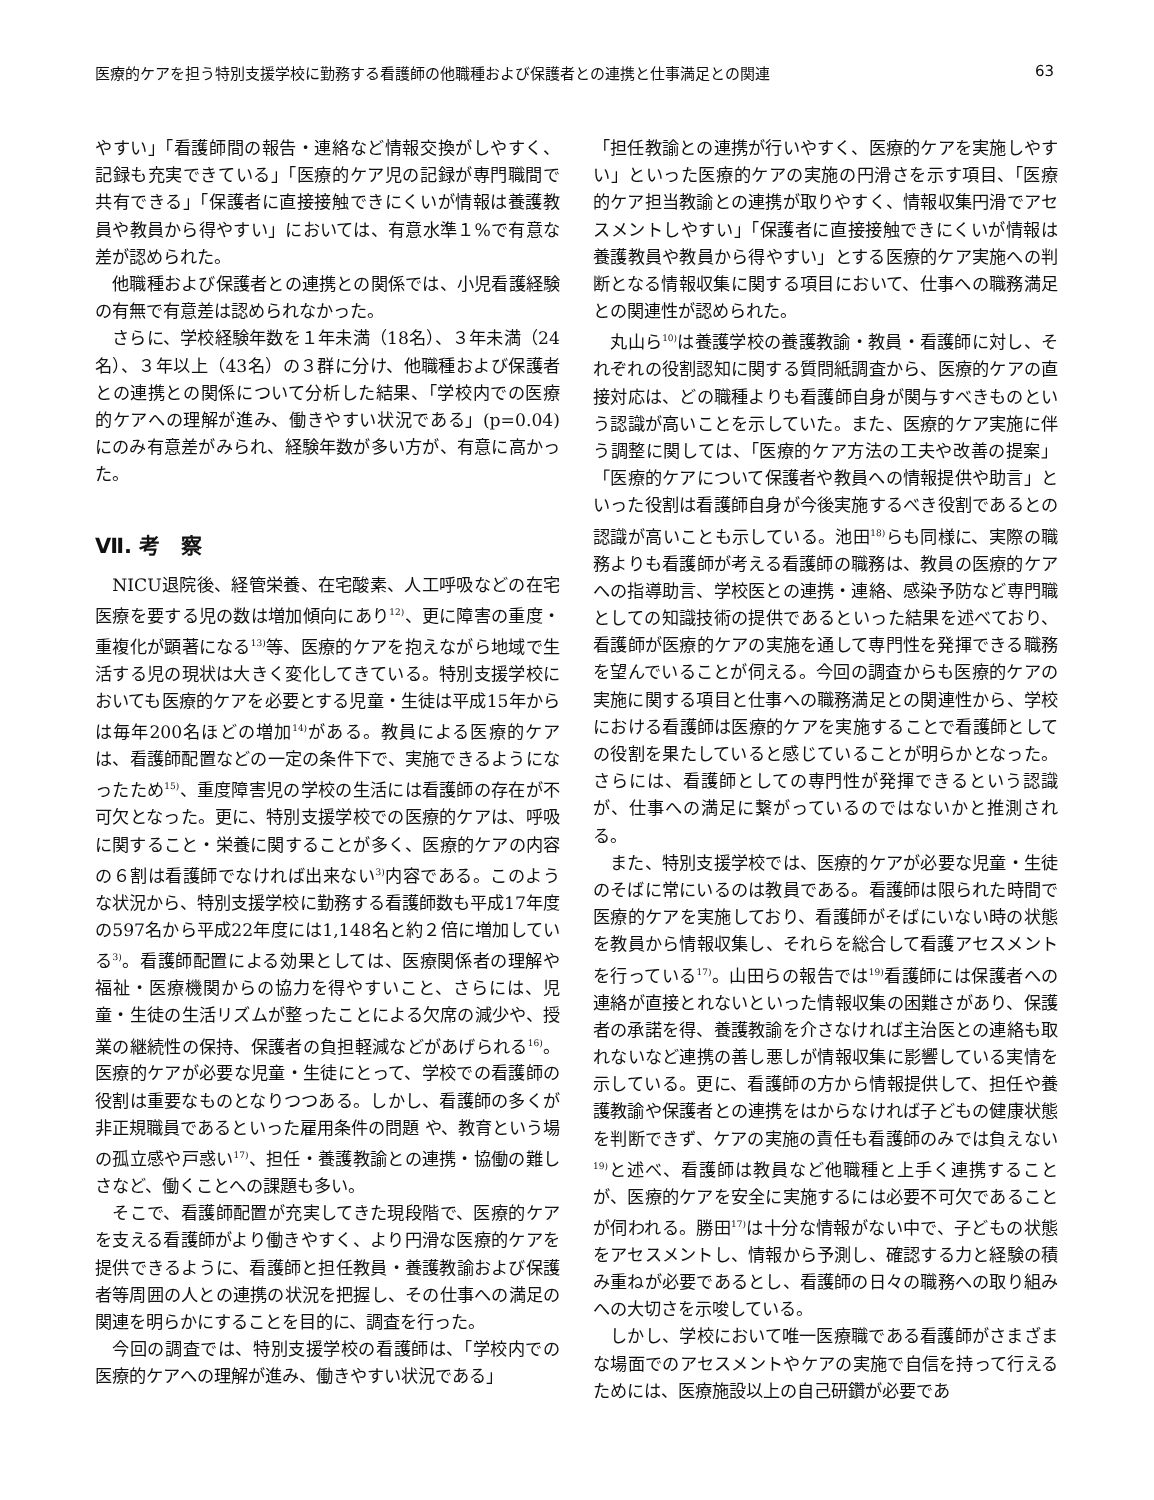医療的ケアを担う特別支援学校に勤務する看護師の他職種および保護者との連携と仕事満足との関連 63
やすい」「看護師間の報告・連絡など情報交換がしやすく、記録も充実できている」「医療的ケア児の記録が専門職間で共有できる」「保護者に直接接触できにくいが情報は養護教員や教員から得やすい」においては、有意水準１%で有意な差が認められた。
他職種および保護者との連携との関係では、小児看護経験の有無で有意差は認められなかった。
さらに、学校経験年数を１年未満（18名）、３年未満（24名）、３年以上（43名）の３群に分け、他職種および保護者との連携との関係について分析した結果、「学校内での医療的ケアへの理解が進み、働きやすい状況である」(p=0.04)にのみ有意差がみられ、経験年数が多い方が、有意に高かった。
Ⅶ. 考　察
NICU退院後、経管栄養、在宅酸素、人工呼吸などの在宅医療を要する児の数は増加傾向にあり<sup>12)</sup>、更に障害の重度・重複化が顕著になる<sup>13)</sup>等、医療的ケアを抱えながら地域で生活する児の現状は大きく変化してきている。特別支援学校においても医療的ケアを必要とする児童・生徒は平成15年からは毎年200名ほどの増加<sup>14)</sup>がある。教員による医療的ケアは、看護師配置などの一定の条件下で、実施できるようになったため<sup>15)</sup>、重度障害児の学校の生活には看護師の存在が不可欠となった。更に、特別支援学校での医療的ケアは、呼吸に関すること・栄養に関することが多く、医療的ケアの内容の６割は看護師でなければ出来ない<sup>3)</sup>内容である。このような状況から、特別支援学校に勤務する看護師数も平成17年度の597名から平成22年度には1,148名と約２倍に増加している<sup>3)</sup>。看護師配置による効果としては、医療関係者の理解や福祉・医療機関からの協力を得やすいこと、さらには、児童・生徒の生活リズムが整ったことによる欠席の減少や、授業の継続性の保持、保護者の負担軽減などがあげられる<sup>16)</sup>。医療的ケアが必要な児童・生徒にとって、学校での看護師の役割は重要なものとなりつつある。しかし、看護師の多くが非正規職員であるといった雇用条件の問題 や、教育という場の孤立感や戸惑い<sup>17)</sup>、担任・養護教諭との連携・協働の難しさなど、働くことへの課題も多い。
そこで、看護師配置が充実してきた現段階で、医療的ケアを支える看護師がより働きやすく、より円滑な医療的ケアを提供できるように、看護師と担任教員・養護教諭および保護者等周囲の人との連携の状況を把握し、その仕事への満足の関連を明らかにすることを目的に、調査を行った。
今回の調査では、特別支援学校の看護師は、「学校内での医療的ケアへの理解が進み、働きやすい状況である」
「担任教諭との連携が行いやすく、医療的ケアを実施しやすい」といった医療的ケアの実施の円滑さを示す項目、「医療的ケア担当教諭との連携が取りやすく、情報収集円滑でアセスメントしやすい」「保護者に直接接触できにくいが情報は養護教員や教員から得やすい」とする医療的ケア実施への判断となる情報収集に関する項目において、仕事への職務満足との関連性が認められた。
丸山ら<sup>10)</sup>は養護学校の養護教諭・教員・看護師に対し、それぞれの役割認知に関する質問紙調査から、医療的ケアの直接対応は、どの職種よりも看護師自身が関与すべきものという認識が高いことを示していた。また、医療的ケア実施に伴う調整に関しては、「医療的ケア方法の工夫や改善の提案」「医療的ケアについて保護者や教員への情報提供や助言」といった役割は看護師自身が今後実施するべき役割であるとの認識が高いことも示している。池田<sup>18)</sup>らも同様に、実際の職務よりも看護師が考える看護師の職務は、教員の医療的ケアへの指導助言、学校医との連携・連絡、感染予防など専門職としての知識技術の提供であるといった結果を述べており、看護師が医療的ケアの実施を通して専門性を発揮できる職務を望んでいることが伺える。今回の調査からも医療的ケアの実施に関する項目と仕事への職務満足との関連性から、学校における看護師は医療的ケアを実施することで看護師としての役割を果たしていると感じていることが明らかとなった。さらには、看護師としての専門性が発揮できるという認識が、仕事への満足に繋がっているのではないかと推測される。
また、特別支援学校では、医療的ケアが必要な児童・生徒のそばに常にいるのは教員である。看護師は限られた時間で医療的ケアを実施しており、看護師がそばにいない時の状態を教員から情報収集し、それらを総合して看護アセスメントを行っている<sup>17)</sup>。山田らの報告では<sup>19)</sup>看護師には保護者への連絡が直接とれないといった情報収集の困難さがあり、保護者の承諾を得、養護教諭を介さなければ主治医との連絡も取れないなど連携の善し悪しが情報収集に影響している実情を示している。更に、看護師の方から情報提供して、担任や養護教諭や保護者との連携をはからなければ子どもの健康状態を判断できず、ケアの実施の責任も看護師のみでは負えない<sup>19)</sup>と述べ、看護師は教員など他職種と上手く連携することが、医療的ケアを安全に実施するには必要不可欠であることが伺われる。勝田<sup>17)</sup>は十分な情報がない中で、子どもの状態をアセスメントし、情報から予測し、確認する力と経験の積み重ねが必要であるとし、看護師の日々の職務への取り組みへの大切さを示唆している。
しかし、学校において唯一医療職である看護師がさまざまな場面でのアセスメントやケアの実施で自信を持って行えるためには、医療施設以上の自己研鑽が必要であ